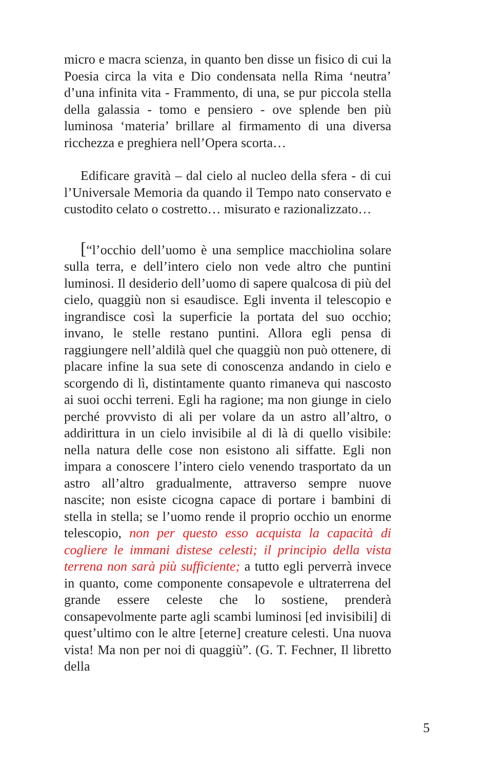micro e macra scienza, in quanto ben disse un fisico di cui la Poesia circa la vita e Dio condensata nella Rima ‘neutra’ d’una infinita vita - Frammento, di una, se pur piccola stella della galassia - tomo e pensiero - ove splende ben più luminosa ‘materia’ brillare al firmamento di una diversa ricchezza e preghiera nell’Opera scorta…
Edificare gravità – dal cielo al nucleo della sfera - di cui l’Universale Memoria da quando il Tempo nato conservato e custodito celato o costretto… misurato e razionalizzato…
[“l’occhio dell’uomo è una semplice macchiolina solare sulla terra, e dell’intero cielo non vede altro che puntini luminosi. Il desiderio dell’uomo di sapere qualcosa di più del cielo, quaggiù non si esaudisce. Egli inventa il telescopio e ingrandisce così la superficie la portata del suo occhio; invano, le stelle restano puntini. Allora egli pensa di raggiungere nell’aldilà quel che quaggiù non può ottenere, di placare infine la sua sete di conoscenza andando in cielo e scorgendo di lì, distintamente quanto rimaneva qui nascosto ai suoi occhi terreni. Egli ha ragione; ma non giunge in cielo perché provvisto di ali per volare da un astro all’altro, o addirittura in un cielo invisibile al di là di quello visibile: nella natura delle cose non esistono ali siffatte. Egli non impara a conoscere l’intero cielo venendo trasportato da un astro all’altro gradualmente, attraverso sempre nuove nascite; non esiste cicogna capace di portare i bambini di stella in stella; se l’uomo rende il proprio occhio un enorme telescopio, non per questo esso acquista la capacità di cogliere le immani distese celesti; il principio della vista terrena non sarà più sufficiente; a tutto egli perverrà invece in quanto, come componente consapevole e ultraterrena del grande essere celeste che lo sostiene, prenderà consapevolmente parte agli scambi luminosi [ed invisibili] di quest’ultimo con le altre [eterne] creature celesti. Una nuova vista! Ma non per noi di quaggiù”. (G. T. Fechner, Il libretto della
5